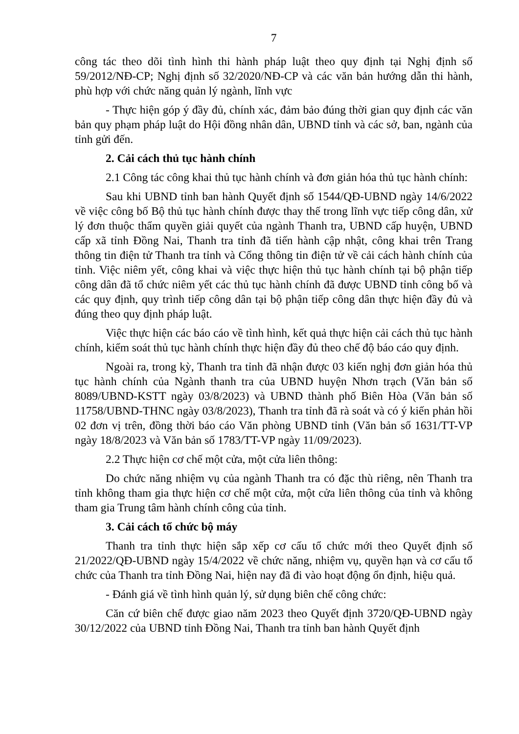7
công tác theo dõi tình hình thi hành pháp luật theo quy định tại Nghị định số 59/2012/NĐ-CP; Nghị định số 32/2020/NĐ-CP và các văn bản hướng dẫn thi hành, phù hợp với chức năng quản lý ngành, lĩnh vực
- Thực hiện góp ý đầy đủ, chính xác, đảm bảo đúng thời gian quy định các văn bản quy phạm pháp luật do Hội đồng nhân dân, UBND tỉnh và các sở, ban, ngành của tỉnh gửi đến.
2. Cải cách thủ tục hành chính
2.1 Công tác công khai thủ tục hành chính và đơn giản hóa thủ tục hành chính:
Sau khi UBND tỉnh ban hành Quyết định số 1544/QĐ-UBND ngày 14/6/2022 về việc công bố Bộ thủ tục hành chính được thay thế trong lĩnh vực tiếp công dân, xử lý đơn thuộc thẩm quyền giải quyết của ngành Thanh tra, UBND cấp huyện, UBND cấp xã tỉnh Đồng Nai, Thanh tra tỉnh đã tiến hành cập nhật, công khai trên Trang thông tin điện tử Thanh tra tỉnh và Cổng thông tin điện tử về cải cách hành chính của tỉnh. Việc niêm yết, công khai và việc thực hiện thủ tục hành chính tại bộ phận tiếp công dân đã tổ chức niêm yết các thủ tục hành chính đã được UBND tỉnh công bố và các quy định, quy trình tiếp công dân tại bộ phận tiếp công dân thực hiện đầy đủ và đúng theo quy định pháp luật.
Việc thực hiện các báo cáo về tình hình, kết quả thực hiện cải cách thủ tục hành chính, kiểm soát thủ tục hành chính thực hiện đầy đủ theo chế độ báo cáo quy định.
Ngoài ra, trong kỳ, Thanh tra tỉnh đã nhận được 03 kiến nghị đơn giản hóa thủ tục hành chính của Ngành thanh tra của UBND huyện Nhơn trạch (Văn bản số 8089/UBND-KSTT ngày 03/8/2023) và UBND thành phố Biên Hòa (Văn bản số 11758/UBND-THNC ngày 03/8/2023), Thanh tra tỉnh đã rà soát và có ý kiến phản hồi 02 đơn vị trên, đồng thời báo cáo Văn phòng UBND tỉnh (Văn bản số 1631/TT-VP ngày 18/8/2023 và Văn bản số 1783/TT-VP ngày 11/09/2023).
2.2 Thực hiện cơ chế một cửa, một cửa liên thông:
Do chức năng nhiệm vụ của ngành Thanh tra có đặc thù riêng, nên Thanh tra tỉnh không tham gia thực hiện cơ chế một cửa, một cửa liên thông của tỉnh và không tham gia Trung tâm hành chính công của tỉnh.
3. Cải cách tổ chức bộ máy
Thanh tra tỉnh thực hiện sắp xếp cơ cấu tổ chức mới theo Quyết định số 21/2022/QĐ-UBND ngày 15/4/2022 về chức năng, nhiệm vụ, quyền hạn và cơ cấu tổ chức của Thanh tra tỉnh Đồng Nai, hiện nay đã đi vào hoạt động ổn định, hiệu quả.
- Đánh giá về tình hình quản lý, sử dụng biên chế công chức:
Căn cứ biên chế được giao năm 2023 theo Quyết định 3720/QĐ-UBND ngày 30/12/2022 của UBND tỉnh Đồng Nai, Thanh tra tỉnh ban hành Quyết định